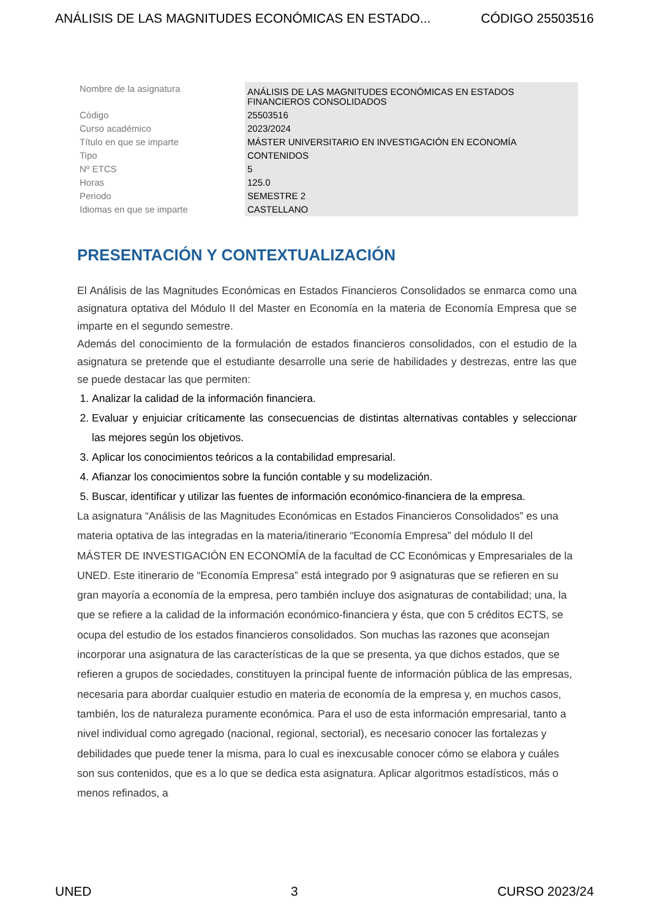ANÁLISIS DE LAS MAGNITUDES ECONÓMICAS EN ESTADO... CÓDIGO 25503516
| Nombre de la asignatura | ANÁLISIS DE LAS MAGNITUDES ECONÓMICAS EN ESTADOS FINANCIEROS CONSOLIDADOS |
| Código | 25503516 |
| Curso académico | 2023/2024 |
| Título en que se imparte | MÁSTER UNIVERSITARIO EN INVESTIGACIÓN EN ECONOMÍA |
| Tipo | CONTENIDOS |
| Nº ETCS | 5 |
| Horas | 125.0 |
| Periodo | SEMESTRE 2 |
| Idiomas en que se imparte | CASTELLANO |
PRESENTACIÓN Y CONTEXTUALIZACIÓN
El Análisis de las Magnitudes Económicas en Estados Financieros Consolidados se enmarca como una asignatura optativa del Módulo II del Master en Economía en la materia de Economía Empresa que se imparte en el segundo semestre.
Además del conocimiento de la formulación de estados financieros consolidados, con el estudio de la asignatura se pretende que el estudiante desarrolle una serie de habilidades y destrezas, entre las que se puede destacar las que permiten:
1. Analizar la calidad de la información financiera.
2. Evaluar y enjuiciar críticamente las consecuencias de distintas alternativas contables y seleccionar las mejores según los objetivos.
3. Aplicar los conocimientos teóricos a la contabilidad empresarial.
4. Afianzar los conocimientos sobre la función contable y su modelización.
5. Buscar, identificar y utilizar las fuentes de información económico-financiera de la empresa.
La asignatura “Análisis de las Magnitudes Económicas en Estados Financieros Consolidados” es una materia optativa de las integradas en la materia/itinerario “Economía Empresa” del módulo II del MÁSTER DE INVESTIGACIÓN EN ECONOMÍA de la facultad de CC Económicas y Empresariales de la UNED. Este itinerario de “Economía Empresa” está integrado por 9 asignaturas que se refieren en su gran mayoría a economía de la empresa, pero también incluye dos asignaturas de contabilidad; una, la que se refiere a la calidad de la información económico-financiera y ésta, que con 5 créditos ECTS, se ocupa del estudio de los estados financieros consolidados. Son muchas las razones que aconsejan incorporar una asignatura de las características de la que se presenta, ya que dichos estados, que se refieren a grupos de sociedades, constituyen la principal fuente de información pública de las empresas, necesaria para abordar cualquier estudio en materia de economía de la empresa y, en muchos casos, también, los de naturaleza puramente económica. Para el uso de esta información empresarial, tanto a nivel individual como agregado (nacional, regional, sectorial), es necesario conocer las fortalezas y debilidades que puede tener la misma, para lo cual es inexcusable conocer cómo se elabora y cuáles son sus contenidos, que es a lo que se dedica esta asignatura. Aplicar algoritmos estadísticos, más o menos refinados, a
UNED 3 CURSO 2023/24